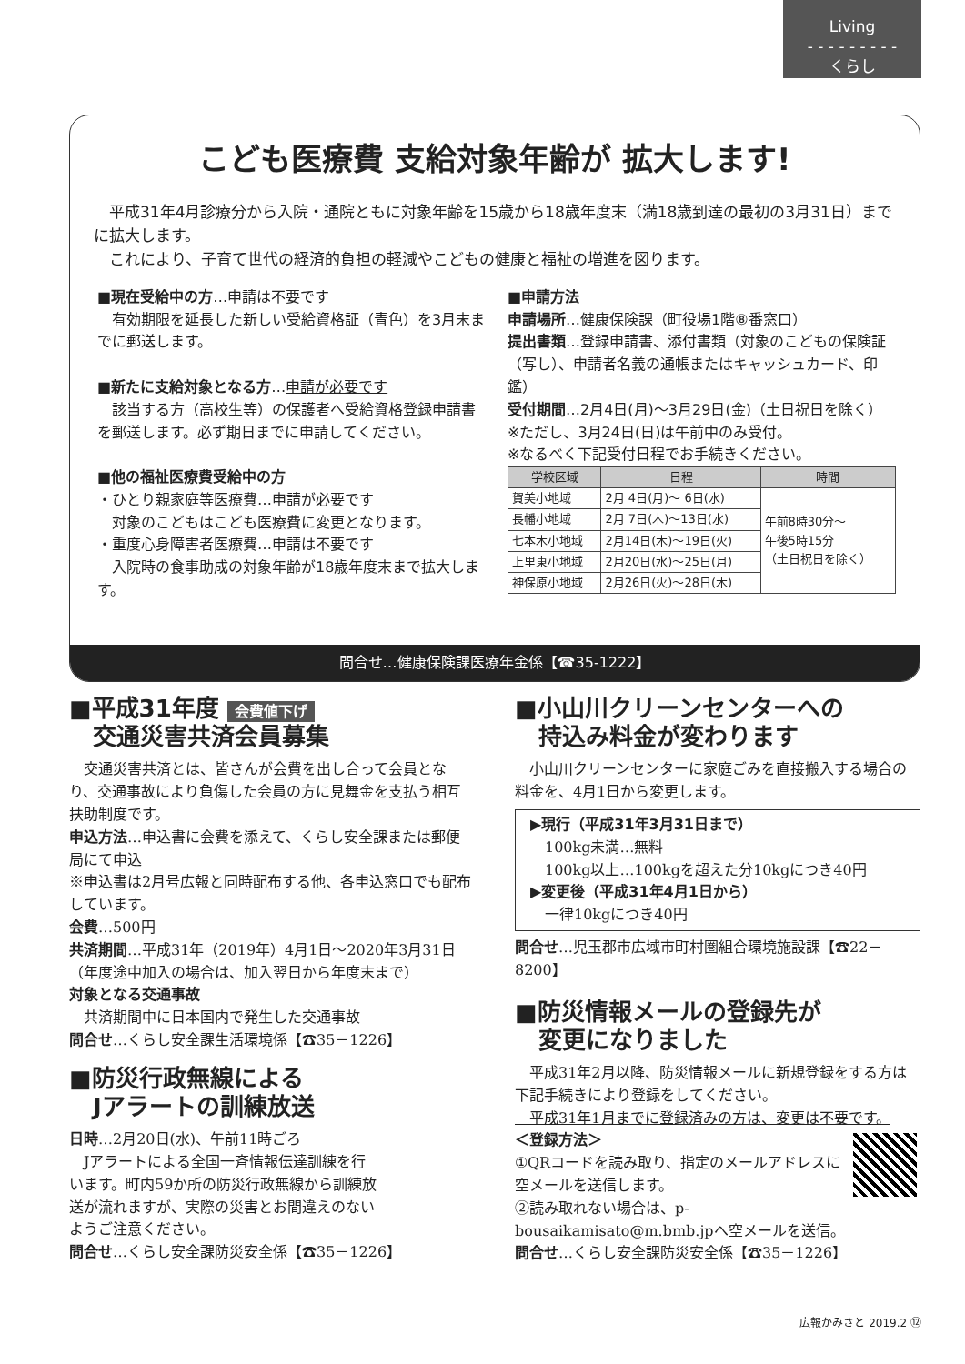Living
- - - - - - - - -
くらし
こども医療費 支給対象年齢が 拡大します!
　平成31年4月診療分から入院・通院ともに対象年齢を15歳から18歳年度末（満18歳到達の最初の3月31日）までに拡大します。
　これにより、子育て世代の経済的負担の軽減やこどもの健康と福祉の増進を図ります。
■現在受給中の方…申請は不要です
　有効期限を延長した新しい受給資格証（青色）を3月末までに郵送します。
■新たに支給対象となる方…申請が必要です
　該当する方（高校生等）の保護者へ受給資格登録申請書を郵送します。必ず期日までに申請してください。
■他の福祉医療費受給中の方
・ひとり親家庭等医療費…申請が必要です
　対象のこどもはこども医療費に変更となります。
・重度心身障害者医療費…申請は不要です
　入院時の食事助成の対象年齢が18歳年度末まで拡大します。
■申請方法
申請場所…健康保険課（町役場1階⑧番窓口）
提出書類…登録申請書、添付書類（対象のこどもの保険証（写し）、申請者名義の通帳またはキャッシュカード、印鑑）
受付期間…2月4日(月)～3月29日(金)（土日祝日を除く）
※ただし、3月24日(日)は午前中のみ受付。
※なるべく下記受付日程でお手続きください。
| 学校区域 | 日程 | 時間 |
| --- | --- | --- |
| 賀美小地域 | 2月 4日(月)～ 6日(水) | 午前8時30分～ 午後5時15分 （土日祝日を除く） |
| 長幡小地域 | 2月 7日(木)～13日(水) | |
| 七本木小地域 | 2月14日(木)～19日(火) | |
| 上里東小地域 | 2月20日(水)～25日(月) | |
| 神保原小地域 | 2月26日(火)～28日(木) | |
問合せ…健康保険課医療年金係【☎35-1222】
■平成31年度 会費値下げ
　交通災害共済会員募集
　交通災害共済とは、皆さんが会費を出し合って会員となり、交通事故により負傷した会員の方に見舞金を支払う相互扶助制度です。
申込方法…申込書に会費を添えて、くらし安全課または郵便局にて申込
※申込書は2月号広報と同時配布する他、各申込窓口でも配布しています。
会費…500円
共済期間…平成31年（2019年）4月1日～2020年3月31日（年度途中加入の場合は、加入翌日から年度末まで）
対象となる交通事故
　共済期間中に日本国内で発生した交通事故
問合せ…くらし安全課生活環境係【☎35－1226】
■防災行政無線による
　Jアラートの訓練放送
日時…2月20日(水)、午前11時ごろ
　Jアラートによる全国一斉情報伝達訓練を行います。町内59か所の防災行政無線から訓練放送が流れますが、実際の災害とお間違えのないようご注意ください。
問合せ…くらし安全課防災安全係【☎35－1226】
■小山川クリーンセンターへの
　持込み料金が変わります
　小山川クリーンセンターに家庭ごみを直接搬入する場合の料金を、4月1日から変更します。
▶現行（平成31年3月31日まで）
　100kg未満…無料
　100kg以上…100kgを超えた分10kgにつき40円
▶変更後（平成31年4月1日から）
　一律10kgにつき40円
問合せ…児玉郡市広域市町村圏組合環境施設課【☎22－8200】
■防災情報メールの登録先が
　変更になりました
　平成31年2月以降、防災情報メールに新規登録をする方は下記手続きにより登録をしてください。
　平成31年1月までに登録済みの方は、変更は不要です。
＜登録方法＞
①QRコードを読み取り、指定のメールアドレスに空メールを送信します。
②読み取れない場合は、p-bousaikamisato@m.bmb.jpへ空メールを送信。
問合せ…くらし安全課防災安全係【☎35－1226】
広報かみさと 2019.2 ⑫